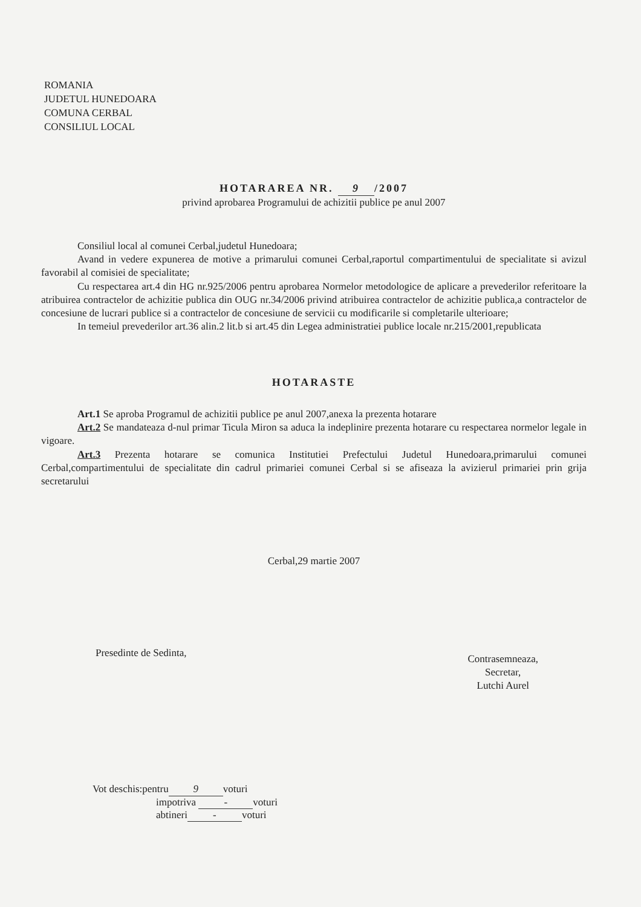ROMANIA
JUDETUL HUNEDOARA
COMUNA CERBAL
CONSILIUL LOCAL
HOTARAREA NR. 9 /2007
privind aprobarea Programului de achizitii publice pe anul 2007
Consiliul local al comunei Cerbal,judetul Hunedoara;
Avand in vedere expunerea de motive a primarului comunei Cerbal,raportul compartimentului de specialitate si avizul favorabil al comisiei de specialitate;
Cu respectarea art.4 din HG nr.925/2006 pentru aprobarea Normelor metodologice de aplicare a prevederilor referitoare la atribuirea contractelor de achizitie publica din OUG nr.34/2006 privind atribuirea contractelor de achizitie publica,a contractelor de concesiune de lucrari publice si a contractelor de concesiune de servicii cu modificarile si completarile ulterioare;
In temeiul prevederilor art.36 alin.2 lit.b si art.45 din Legea administratiei publice locale nr.215/2001,republicata
HOTARASTE
Art.1 Se aproba Programul de achizitii publice pe anul 2007,anexa la prezenta hotarare
Art.2 Se mandateaza d-nul primar Ticula Miron sa aduca la indeplinire prezenta hotarare cu respectarea normelor legale in vigoare.
Art.3 Prezenta hotarare se comunica Institutiei Prefectului Judetul Hunedoara,primarului comunei Cerbal,compartimentului de specialitate din cadrul primariei comunei Cerbal si se afiseaza la avizierul primariei prin grija secretarului
Cerbal,29 martie 2007
Presedinte de Sedinta,
Contrasemneaza,
Secretar,
Lutchi Aurel
Vot deschis:pentru 9 voturi
impotriva - voturi
abtineri - voturi